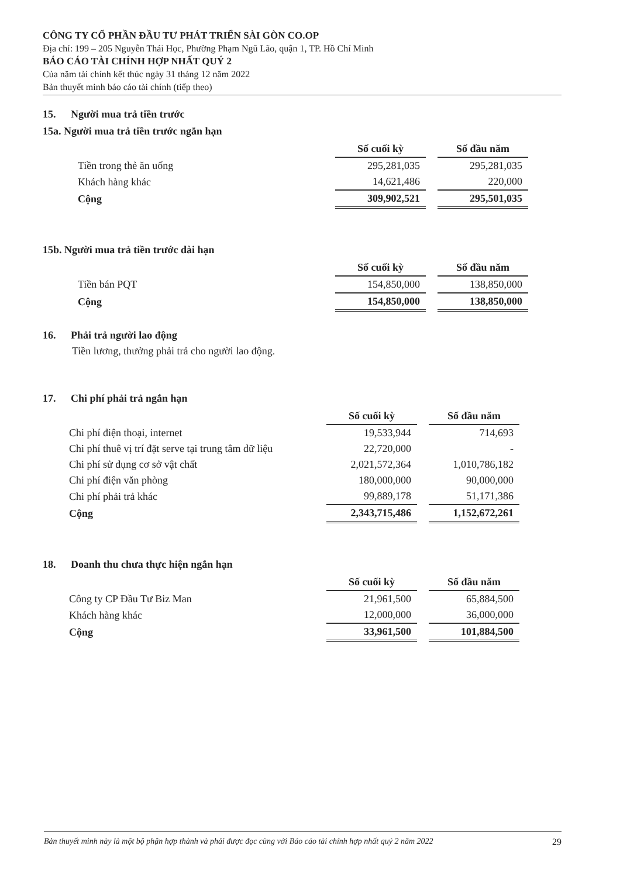CÔNG TY CỔ PHẦN ĐẦU TƯ PHÁT TRIỂN SÀI GÒN CO.OP
Địa chỉ: 199 – 205 Nguyễn Thái Học, Phường Phạm Ngũ Lão, quận 1, TP. Hồ Chí Minh
BÁO CÁO TÀI CHÍNH HỢP NHẤT QUÝ 2
Của năm tài chính kết thúc ngày 31 tháng 12 năm 2022
Bản thuyết minh báo cáo tài chính (tiếp theo)
15. Người mua trả tiền trước
15a. Người mua trả tiền trước ngắn hạn
| | Số cuối kỳ | | Số đầu năm |
| Tiền trong thẻ ăn uống | 295,281,035 | | 295,281,035 |
| Khách hàng khác | 14,621,486 | | 220,000 |
| Cộng | 309,902,521 | | 295,501,035 |
15b. Người mua trả tiền trước dài hạn
| | Số cuối kỳ | | Số đầu năm |
| Tiền bán PQT | 154,850,000 | | 138,850,000 |
| Cộng | 154,850,000 | | 138,850,000 |
16. Phải trả người lao động
Tiền lương, thưởng phải trả cho người lao động.
17. Chi phí phải trả ngắn hạn
| | Số cuối kỳ | | Số đầu năm |
| Chi phí điện thoại, internet | 19,533,944 | | 714,693 |
| Chi phí thuê vị trí đặt serve tại trung tâm dữ liệu | 22,720,000 | | - |
| Chi phí sử dụng cơ sở vật chất | 2,021,572,364 | | 1,010,786,182 |
| Chi phí điện văn phòng | 180,000,000 | | 90,000,000 |
| Chi phí phải trả khác | 99,889,178 | | 51,171,386 |
| Cộng | 2,343,715,486 | | 1,152,672,261 |
18. Doanh thu chưa thực hiện ngắn hạn
| | Số cuối kỳ | | Số đầu năm |
| Công ty CP Đầu Tư Biz Man | 21,961,500 | | 65,884,500 |
| Khách hàng khác | 12,000,000 | | 36,000,000 |
| Cộng | 33,961,500 | | 101,884,500 |
Bản thuyết minh này là một bộ phận hợp thành và phải được đọc cùng với Báo cáo tài chính hợp nhất quý 2 năm 2022 29